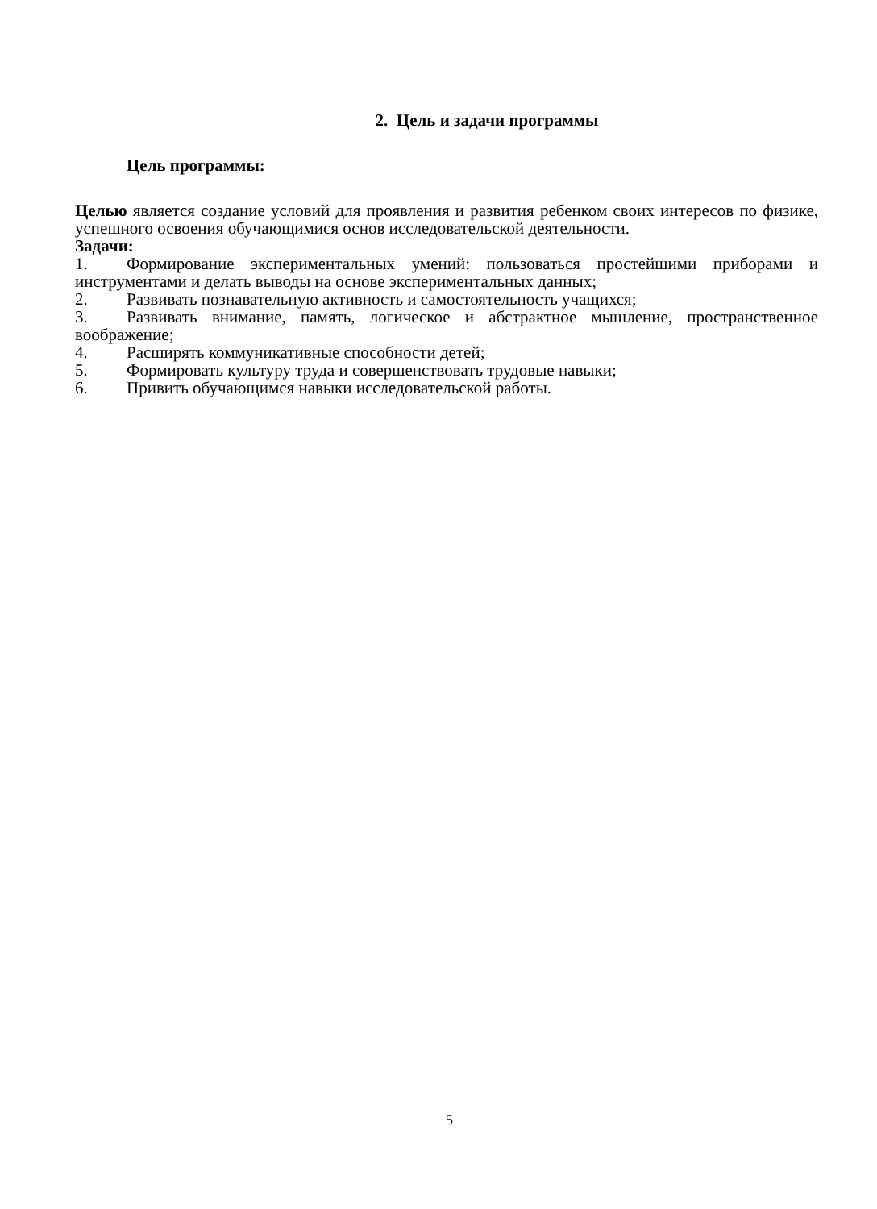2. Цель и задачи программы
Цель программы:
Целью является создание условий для проявления и развития ребенком своих интересов по физике, успешного освоения обучающимися основ исследовательской деятельности.
Задачи:
1. Формирование экспериментальных умений: пользоваться простейшими приборами и инструментами и делать выводы на основе экспериментальных данных;
2. Развивать познавательную активность и самостоятельность учащихся;
3. Развивать внимание, память, логическое и абстрактное мышление, пространственное воображение;
4. Расширять коммуникативные способности детей;
5. Формировать культуру труда и совершенствовать трудовые навыки;
6. Привить обучающимся навыки исследовательской работы.
5